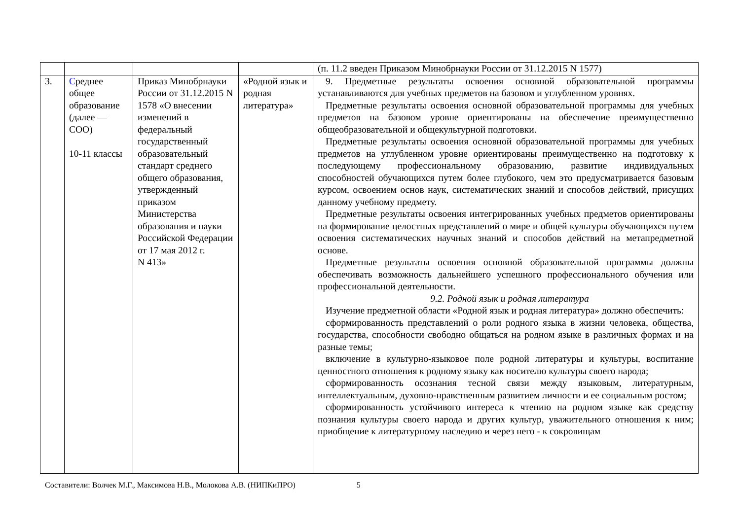| | | | | (п. 11.2 введен Приказом Минобрнауки России от 31.12.2015 N 1577) |
| 3. | С реднее общее образование (далее — СОО) 10-11 классы | Приказ Минобрнауки России от 31.12.2015 N 1578 «О внесении изменений в федеральный государственный образовательный стандарт среднего общего образования, утвержденный приказом Министерства образования и науки Российской Федерации от 17 мая 2012 г. N 413» | «Родной язык и родная литература» | 9. Предметные результаты освоения основной образовательной программы устанавливаются для учебных предметов на базовом и углубленном уровнях. Предметные результаты освоения основной образовательной программы для учебных предметов на базовом уровне ориентированы на обеспечение преимущественно общеобразовательной и общекультурной подготовки. Предметные результаты освоения основной образовательной программы для учебных предметов на углубленном уровне ориентированы преимущественно на подготовку к последующему профессиональному образованию, развитие индивидуальных способностей обучающихся путем более глубокого, чем это предусматривается базовым курсом, освоением основ наук, систематических знаний и способов действий, присущих данному учебному предмету. Предметные результаты освоения интегрированных учебных предметов ориентированы на формирование целостных представлений о мире и общей культуры обучающихся путем освоения систематических научных знаний и способов действий на метапредметной основе. Предметные результаты освоения основной образовательной программы должны обеспечивать возможность дальнейшего успешного профессионального обучения или профессиональной деятельности. 9.2. Родной язык и родная литература Изучение предметной области «Родной язык и родная литература» должно обеспечить: сформированность представлений о роли родного языка в жизни человека, общества, государства, способности свободно общаться на родном языке в различных формах и на разные темы; включение в культурно-языковое поле родной литературы и культуры, воспитание ценностного отношения к родному языку как носителю культуры своего народа; сформированность осознания тесной связи между языковым, литературным, интеллектуальным, духовно-нравственным развитием личности и ее социальным ростом; сформированность устойчивого интереса к чтению на родном языке как средству познания культуры своего народа и других культур, уважительного отношения к ним; приобщение к литературному наследию и через него - к сокровищам |
Составители: Волчек М.Г., Максимова Н.В., Молокова А.В. (НИПКиПРО) 5